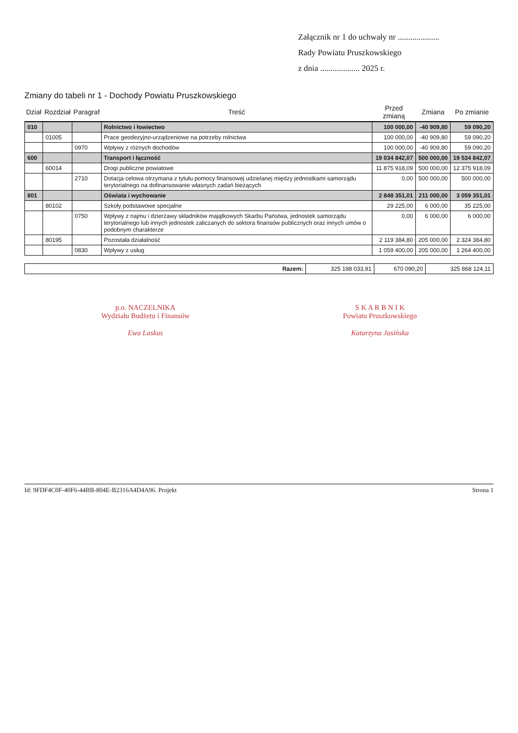Załącznik nr 1 do uchwały nr ....................
Rady Powiatu Pruszkowskiego
z dnia ................... 2025 r.
Zmiany do tabeli nr 1 - Dochody Powiatu Pruszkowskiego
| Dział | Rozdział | Paragraf | Treść | Przed zmianą | Zmiana | Po zmianie |
| --- | --- | --- | --- | --- | --- | --- |
| 010 | | | Rolnictwo i łowiectwo | 100 000,00 | -40 909,80 | 59 090,20 |
| | 01005 | | Prace geodezyjno-urządzeniowe na potrzeby rolnictwa | 100 000,00 | -40 909,80 | 59 090,20 |
| | | 0970 | Wpływy z różnych dochodów | 100 000,00 | -40 909,80 | 59 090,20 |
| 600 | | | Transport i łączność | 19 034 842,07 | 500 000,00 | 19 534 842,07 |
| | 60014 | | Drogi publiczne powiatowe | 11 875 918,09 | 500 000,00 | 12 375 918,09 |
| | | 2710 | Dotacja celowa otrzymana z tytułu pomocy finansowej udzielanej między jednostkami samorządu terytorialnego na dofinansowanie własnych zadań bieżących | 0,00 | 500 000,00 | 500 000,00 |
| 801 | | | Oświata i wychowanie | 2 848 351,01 | 211 000,00 | 3 059 351,01 |
| | 80102 | | Szkoły podstawowe specjalne | 29 225,00 | 6 000,00 | 35 225,00 |
| | | 0750 | Wpływy z najmu i dzierżawy składników majątkowych Skarbu Państwa, jednostek samorządu terytorialnego lub innych jednostek zaliczanych do sektora finansów publicznych oraz innych umów o podobnym charakterze | 0,00 | 6 000,00 | 6 000,00 |
| | 80195 | | Pozostała działalność | 2 119 384,80 | 205 000,00 | 2 324 384,80 |
| | | 0830 | Wpływy z usług | 1 059 400,00 | 205 000,00 | 1 264 400,00 |
| Razem: | 325 198 033,91 | 670 090,20 | 325 868 124,11 |
p.o. NACZELNIKA
Wydziału Budżetu i Finansów
Ewa Laskus
S K A R B N I K
Powiatu Pruszkowskiego
Katarzyna Jasińska
Id: 9FDF4C0F-40F6-44BB-804E-B2316A4D4A96. Projekt Strona 1